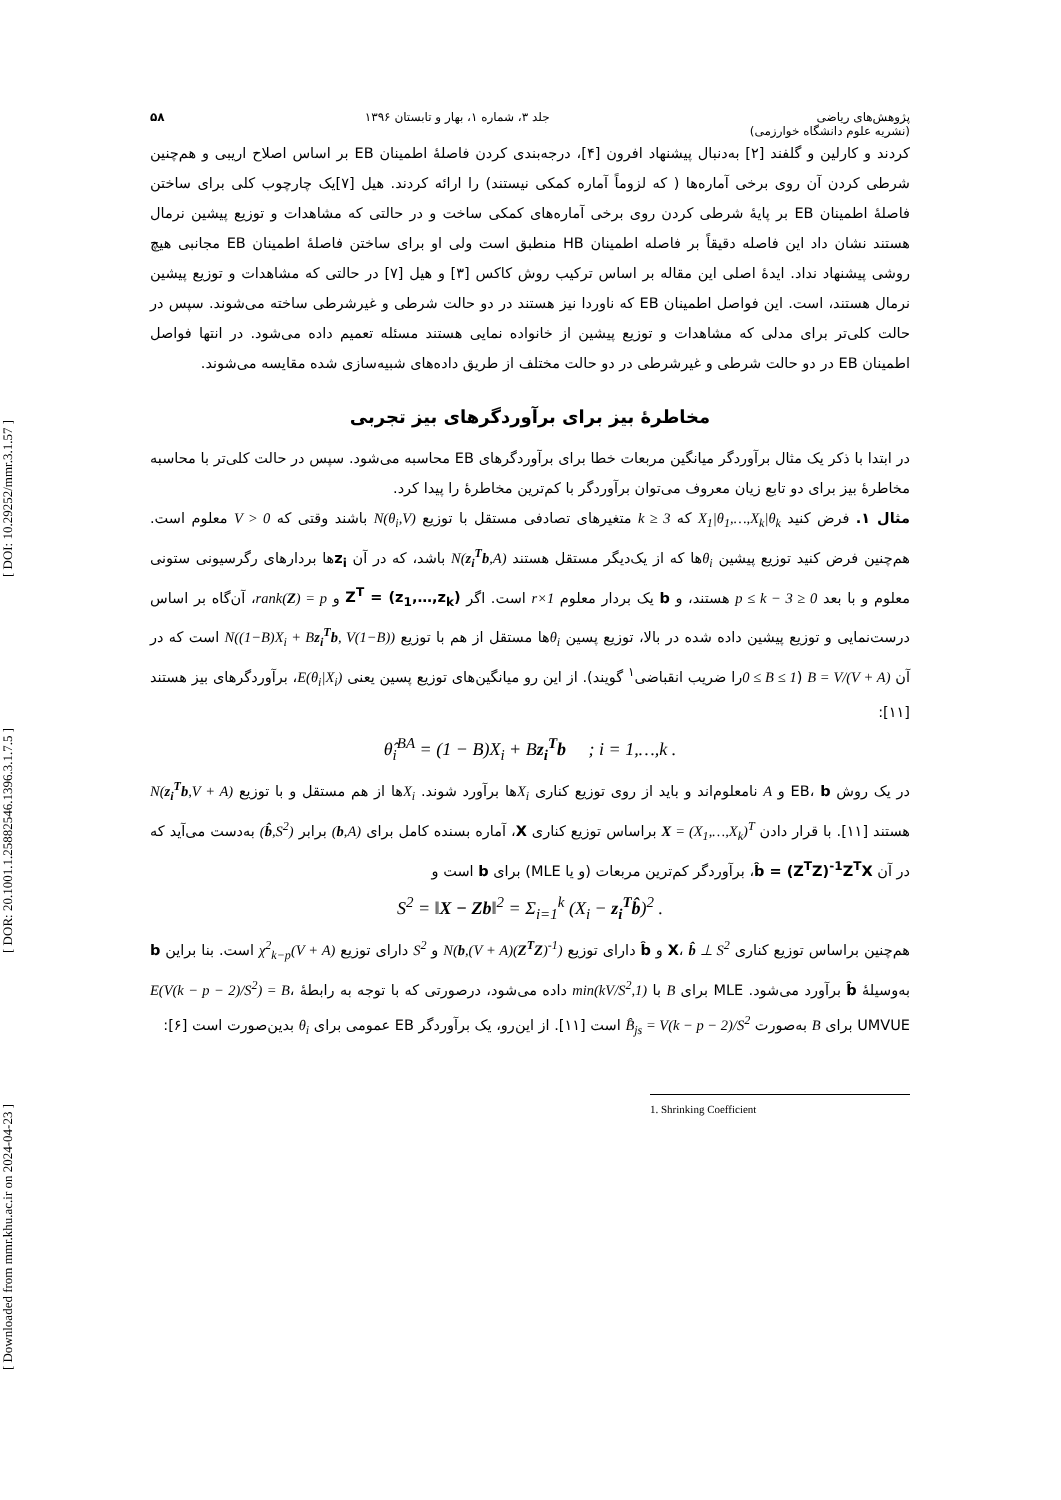[ DOI: 10.29252/mmr.3.1.57 ]
[ DOR: 20.1001.1.25882546.1396.3.1.7.5 ]
[ Downloaded from mmr.khu.ac.ir on 2024-04-23 ]
پژوهش‌های ریاضی
(نشریه علوم دانشگاه خوارزمی)
جلد ۳، شماره ۱، بهار و تابستان ۱۳۹۶
۵۸
کردند و کارلین و گلفند [۲] به‌دنبال پیشنهاد افرون [۴]، درجه‌بندی کردن فاصلهٔ اطمینان EB بر اساس اصلاح اریبی و هم‌چنین شرطی کردن آن روی برخی آماره‌ها ( که لزوماً آماره کمکی نیستند) را ارائه کردند. هیل [۷]یک چارچوب کلی برای ساختن فاصلهٔ اطمینان EB بر پایهٔ شرطی کردن روی برخی آماره‌های کمکی ساخت و در حالتی که مشاهدات و توزیع پیشین نرمال هستند نشان داد این فاصله دقیقاً بر فاصله اطمینان HB منطبق است ولی او برای ساختن فاصلهٔ اطمینان EB مجانبی هیچ روشی پیشنهاد نداد. ایدهٔ اصلی این مقاله بر اساس ترکیب روش کاکس [۳] و هیل [۷] در حالتی که مشاهدات و توزیع پیشین نرمال هستند، است. این فواصل اطمینان EB که ناوردا نیز هستند در دو حالت شرطی و غیرشرطی ساخته می‌شوند. سپس در حالت کلی‌تر برای مدلی که مشاهدات و توزیع پیشین از خانواده نمایی هستند مسئله تعمیم داده می‌شود. در انتها فواصل اطمینان EB در دو حالت شرطی و غیرشرطی در دو حالت مختلف از طریق داده‌های شبیه‌سازی شده مقایسه می‌شوند.
مخاطرهٔ بیز برای برآوردگرهای بیز تجربی
در ابتدا با ذکر یک مثال برآوردگر میانگین مربعات خطا برای برآوردگرهای EB محاسبه می‌شود. سپس در حالت کلی‌تر با محاسبه مخاطرهٔ بیز برای دو تابع زیان معروف می‌توان برآوردگر با کم‌ترین مخاطرهٔ را پیدا کرد.
مثال ۱. فرض کنید X<sub>1</sub>|θ<sub>1</sub>,…,X<sub>k</sub>|θ<sub>k</sub> که k ≥ 3 متغیرهای تصادفی مستقل با توزیع N(θ<sub>i</sub>,V) باشند وقتی که V > 0 معلوم است. هم‌چنین فرض کنید توزیع پیشین θ<sub>i</sub>ها که از یک‌دیگر مستقل هستند N(z<sub>i</sub><sup>T</sup>b,A) باشد، که در آن z<sub>i</sub>ها بردارهای رگرسیونی ستونی معلوم و با بعد 0 ≤ p ≤ k − 3 هستند، و b یک بردار معلوم r×1 است. اگر Z<sup>T</sup> = (z<sub>1</sub>,…,z<sub>k</sub>) و rank(Z) = p، آن‌گاه بر اساس درست‌نمایی و توزیع پیشین داده شده در بالا، توزیع پسین θ<sub>i</sub>ها مستقل از هم با توزیع N((1−B)X<sub>i</sub> + Bz<sub>i</sub><sup>T</sup>b, V(1−B)) است که در آن B = V/(V + A) (0 ≤ B ≤ 1را ضریب انقباضی<sup>۱</sup> گویند). از این رو میانگین‌های توزیع پسین یعنی E(θ<sub>i</sub>|X<sub>i</sub>)، برآوردگرهای بیز هستند [۱۱]:
θ̂<sub>i</sub><sup>BA</sup> = (1 − B)X<sub>i</sub> + Bz<sub>i</sub><sup>T</sup>b ; i = 1,…,k .
در یک روش EB، b و A نامعلوم‌اند و باید از روی توزیع کناری X<sub>i</sub>ها برآورد شوند. X<sub>i</sub>ها از هم مستقل و با توزیع N(z<sub>i</sub><sup>T</sup>b,V + A) هستند [۱۱]. با قرار دادن X = (X<sub>1</sub>,…,X<sub>k</sub>)<sup>T</sup> براساس توزیع کناری X، آماره بسنده کامل برای (b,A) برابر (b̂,S<sup>2</sup>) به‌دست می‌آید که در آن b̂ = (Z<sup>T</sup>Z)<sup>-1</sup>Z<sup>T</sup>X، برآوردگر کم‌ترین مربعات (و یا MLE) برای b است و
S<sup>2</sup> = ‖X − Zb‖<sup>2</sup> = Σ<sub>i=1</sub><sup>k</sup> (X<sub>i</sub> − z<sub>i</sub><sup>T</sup>b̂)<sup>2</sup> .
هم‌چنین براساس توزیع کناری X، b̂ ⊥ S<sup>2</sup> و b̂ دارای توزیع N(b,(V + A)(Z<sup>T</sup>Z)<sup>-1</sup>) و S<sup>2</sup> دارای توزیع (V + A)χ<sup>2</sup><sub>k−p</sub> است. بنا براین b به‌وسیلهٔ b̂ برآورد می‌شود. MLE برای B با min(kV/S<sup>2</sup>,1) داده می‌شود، درصورتی که با توجه به رابطهٔ E(V(k − p − 2)/S<sup>2</sup>) = B، UMVUE برای B به‌صورت B̂<sub>js</sub> = V(k − p − 2)/S<sup>2</sup> است [۱۱]. از این‌رو، یک برآوردگر EB عمومی برای θ<sub>i</sub> بدین‌صورت است [۶]:
1. Shrinking Coefficient